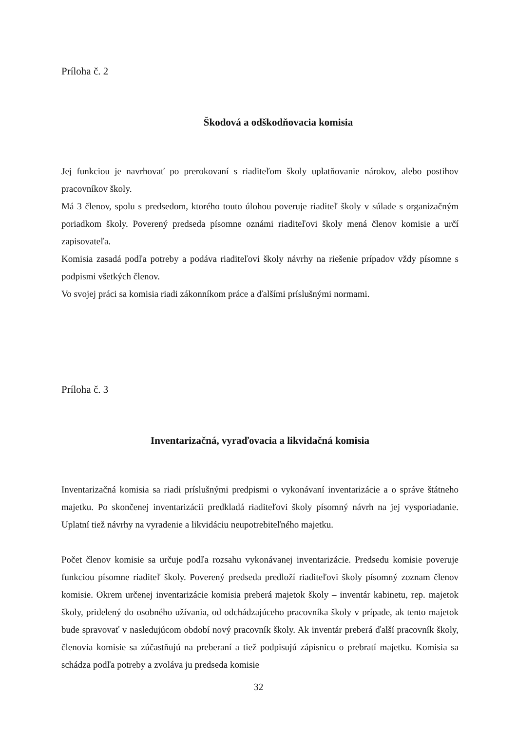Príloha č. 2
Škodová a odškodňovacia komisia
Jej funkciou je navrhovať po prerokovaní s riaditeľom školy uplatňovanie nárokov, alebo postihov pracovníkov školy.
Má 3 členov, spolu s predsedom, ktorého touto úlohou poveruje riaditeľ školy v súlade s organizačným poriadkom školy. Poverený predseda písomne oznámi riaditeľovi školy mená členov komisie a určí zapisovateľa.
Komisia zasadá podľa potreby a podáva riaditeľovi školy návrhy na riešenie prípadov vždy písomne s podpismi všetkých členov.
Vo svojej práci sa komisia riadi zákonníkom práce a ďalšími príslušnými normami.
Príloha č. 3
Inventarizačná, vyraďovacia a likvidačná komisia
Inventarizačná komisia sa riadi príslušnými predpismi o vykonávaní inventarizácie a o správe štátneho majetku. Po skončenej inventarizácii predkladá riaditeľovi školy písomný návrh na jej vysporiadanie. Uplatní tiež návrhy na vyradenie a likvidáciu neupotrebiteľného majetku.
Počet členov komisie sa určuje podľa rozsahu vykonávanej inventarizácie. Predsedu komisie poveruje funkciou písomne riaditeľ školy. Poverený predseda predloží riaditeľovi školy písomný zoznam členov komisie. Okrem určenej inventarizácie komisia preberá majetok školy – inventár kabinetu, rep. majetok školy, pridelený do osobného užívania, od odchádzajúceho pracovníka školy v prípade, ak tento majetok bude spravovať v nasledujúcom období nový pracovník školy. Ak inventár preberá ďalší pracovník školy, členovia komisie sa zúčastňujú na preberaní a tiež podpisujú zápisnicu o prebratí majetku. Komisia sa schádza podľa potreby a zvoláva ju predseda komisie
32